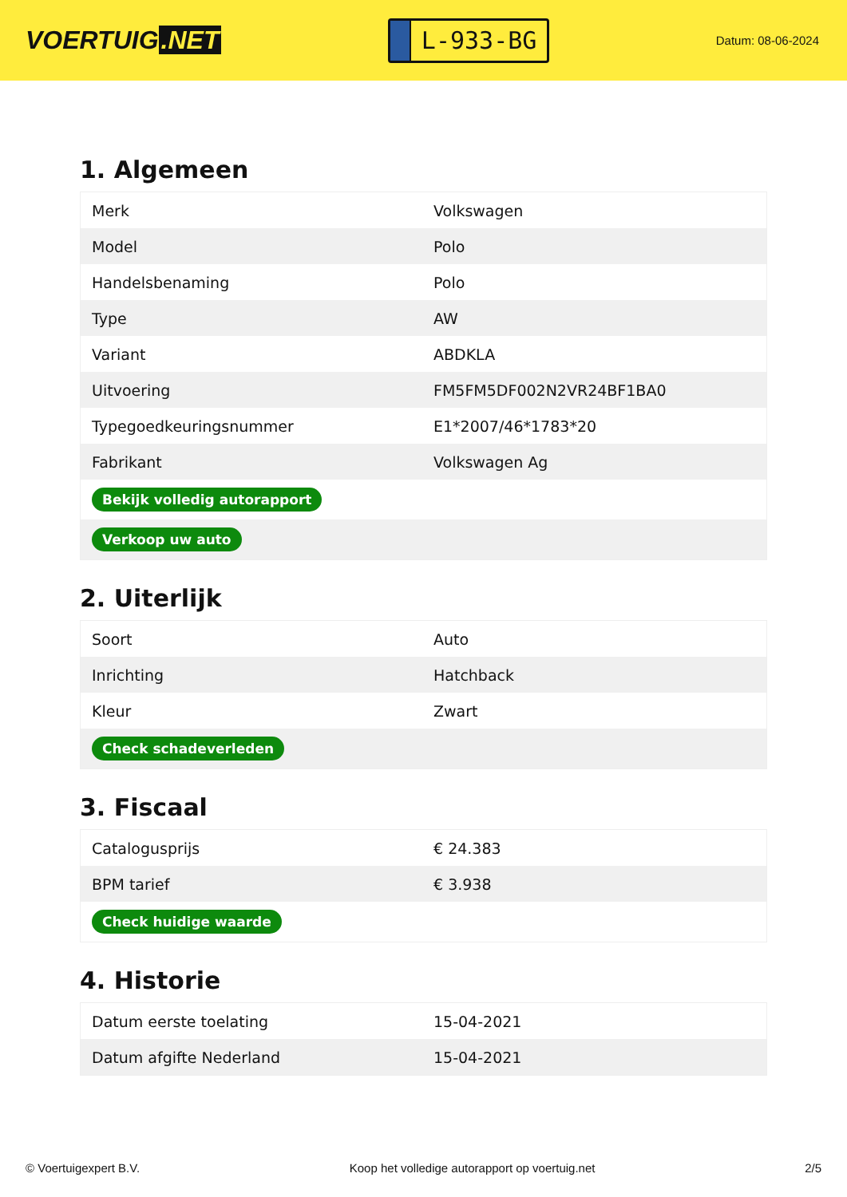VOERTUIG.NET
L-933-BG
Datum: 08-06-2024
1. Algemeen
| Merk | Volkswagen |
| Model | Polo |
| Handelsbenaming | Polo |
| Type | AW |
| Variant | ABDKLA |
| Uitvoering | FM5FM5DF002N2VR24BF1BA0 |
| Typegoedkeuringsnummer | E1*2007/46*1783*20 |
| Fabrikant | Volkswagen Ag |
| Bekijk volledig autorapport | |
| Verkoop uw auto | |
2. Uiterlijk
| Soort | Auto |
| Inrichting | Hatchback |
| Kleur | Zwart |
| Check schadeverleden | |
3. Fiscaal
| Catalogusprijs | € 24.383 |
| BPM tarief | € 3.938 |
| Check huidige waarde | |
4. Historie
| Datum eerste toelating | 15-04-2021 |
| Datum afgifte Nederland | 15-04-2021 |
© Voertuigexpert B.V. Koop het volledige autorapport op voertuig.net 2/5